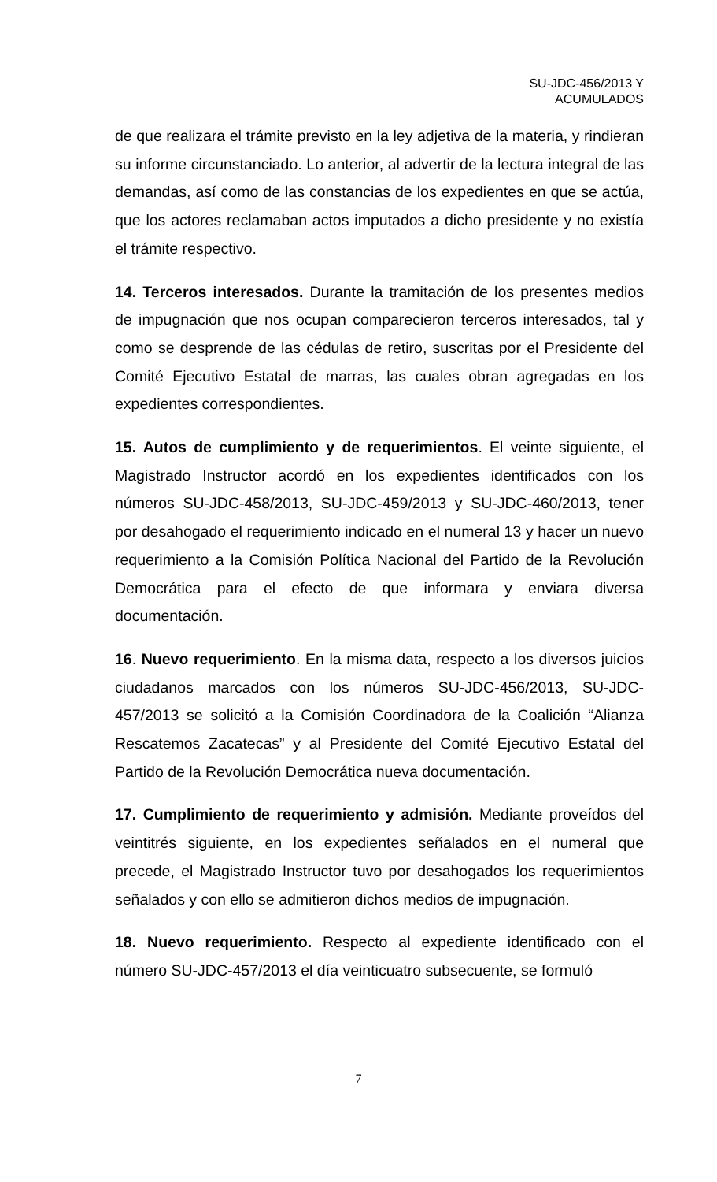SU-JDC-456/2013 Y
ACUMULADOS
de que realizara el trámite previsto en la ley adjetiva de la materia, y rindieran su informe circunstanciado. Lo anterior, al advertir de la lectura integral de las demandas, así como de las constancias de los expedientes en que se actúa, que los actores reclamaban actos imputados a dicho presidente y no existía el trámite respectivo.
14. Terceros interesados. Durante la tramitación de los presentes medios de impugnación que nos ocupan comparecieron terceros interesados, tal y como se desprende de las cédulas de retiro, suscritas por el Presidente del Comité Ejecutivo Estatal de marras, las cuales obran agregadas en los expedientes correspondientes.
15. Autos de cumplimiento y de requerimientos. El veinte siguiente, el Magistrado Instructor acordó en los expedientes identificados con los números SU-JDC-458/2013, SU-JDC-459/2013 y SU-JDC-460/2013, tener por desahogado el requerimiento indicado en el numeral 13 y hacer un nuevo requerimiento a la Comisión Política Nacional del Partido de la Revolución Democrática para el efecto de que informara y enviara diversa documentación.
16. Nuevo requerimiento. En la misma data, respecto a los diversos juicios ciudadanos marcados con los números SU-JDC-456/2013, SU-JDC-457/2013 se solicitó a la Comisión Coordinadora de la Coalición “Alianza Rescatemos Zacatecas” y al Presidente del Comité Ejecutivo Estatal del Partido de la Revolución Democrática nueva documentación.
17. Cumplimiento de requerimiento y admisión. Mediante proveídos del veintitrés siguiente, en los expedientes señalados en el numeral que precede, el Magistrado Instructor tuvo por desahogados los requerimientos señalados y con ello se admitieron dichos medios de impugnación.
18. Nuevo requerimiento. Respecto al expediente identificado con el número SU-JDC-457/2013 el día veinticuatro subsecuente, se formuló
7